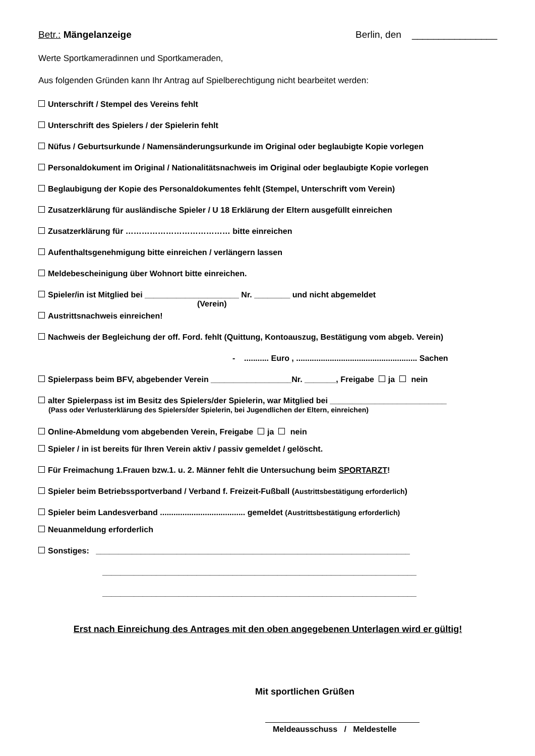Betr.: Mängelanzeige Berlin, den ________________
Werte Sportkameradinnen und Sportkameraden,
Aus folgenden Gründen kann Ihr Antrag auf Spielberechtigung nicht bearbeitet werden:
Unterschrift / Stempel des Vereins fehlt
Unterschrift des Spielers / der Spielerin fehlt
Nüfus / Geburtsurkunde / Namensänderungsurkunde im Original oder beglaubigte Kopie vorlegen
Personaldokument im Original / Nationalitätsnachweis im Original oder beglaubigte Kopie vorlegen
Beglaubigung der Kopie des Personaldokumentes fehlt (Stempel, Unterschrift vom Verein)
Zusatzerklärung für ausländische Spieler / U 18 Erklärung der Eltern ausgefüllt einreichen
Zusatzerklärung für ………………………………… bitte einreichen
Aufenthaltsgenehmigung bitte einreichen / verlängern lassen
Meldebescheinigung über Wohnort bitte einreichen.
Spieler/in ist Mitglied bei _____________________ Nr. ________ und nicht abgemeldet
(Verein)
Austrittsnachweis einreichen!
Nachweis der Begleichung der off. Ford. fehlt (Quittung, Kontoauszug, Bestätigung vom abgeb. Verein)
- ........... Euro , ...................................................... Sachen
Spielerpass beim BFV, abgebender Verein __________________Nr. _______, Freigabe ja nein
alter Spielerpass ist im Besitz des Spielers/der Spielerin, war Mitglied bei __________________________
(Pass oder Verlusterklärung des Spielers/der Spielerin, bei Jugendlichen der Eltern, einreichen)
Online-Abmeldung vom abgebenden Verein, Freigabe ja nein
Spieler / in ist bereits für Ihren Verein aktiv / passiv gemeldet / gelöscht.
Für Freimachung 1.Frauen bzw.1. u. 2. Männer fehlt die Untersuchung beim SPORTARZT!
Spieler beim Betriebssportverband / Verband f. Freizeit-Fußball (Austrittsbestätigung erforderlich)
Spieler beim Landesverband ...................................... gemeldet (Austrittsbestätigung erforderlich)
Neuanmeldung erforderlich
Sonstiges: ______________________________________________________________________
______________________________________________________________________
______________________________________________________________________
Erst nach Einreichung des Antrages mit den oben angegebenen Unterlagen wird er gültig!
Mit sportlichen Grüßen
Meldeausschuss / Meldestelle